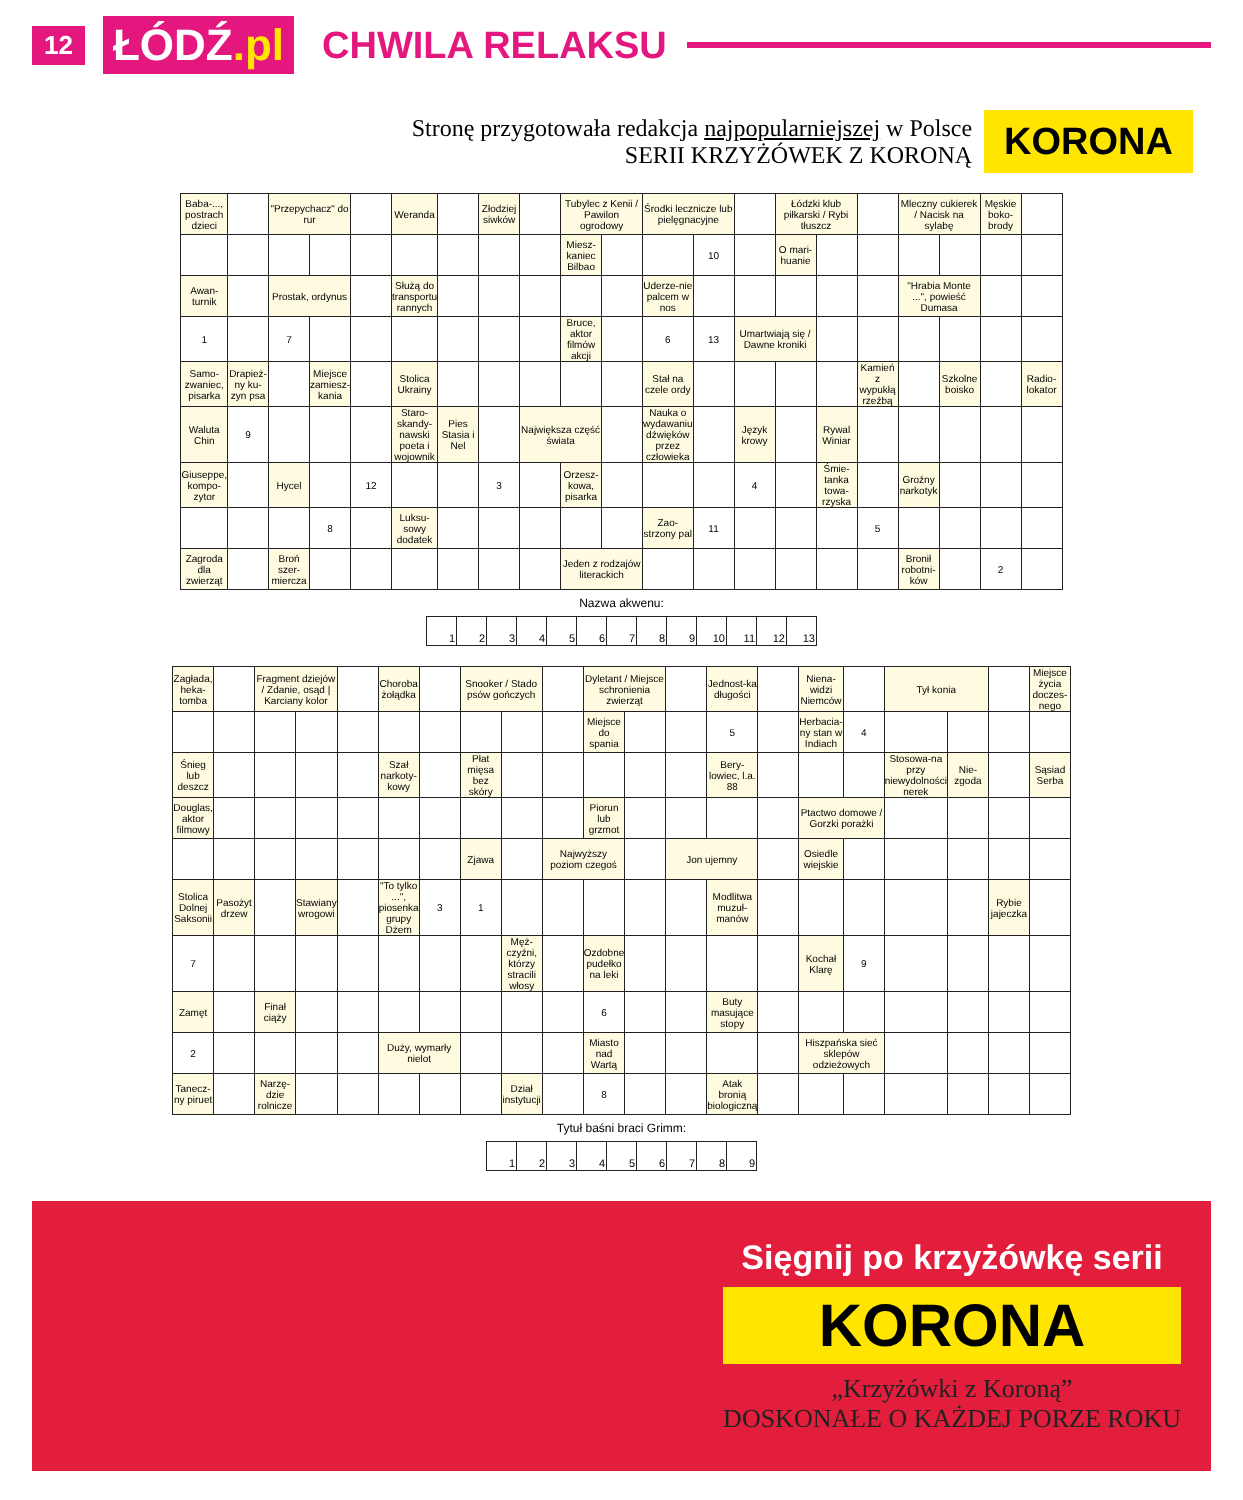12
ŁÓDŹ.pl
CHWILA RELAKSU
Stronę przygotowała redakcja najpopularniejszej w Polsce
SERII KRZYŻÓWEK Z KORONĄ
KORONA
| Baba-..., postrach dzieci | | "Przepychacz" do rur | | | Weranda | | Złodziej siwków | | Tubylec z Kenii / Pawilon ogrodowy | | Środki lecznicze lub pielęgnacyjne | | | Łódzki klub piłkarski / Rybi tłuszcz | | | Mleczny cukierek / Nacisk na sylabę | | Męskie boko-brody | |
| | | | | | | | | | Miesz-kaniec Bilbao | | | 10 | | O mari-huanie | | | | | | |
| Awan-turnik | | Prostak, ordynus | | | Służą do transportu rannych | | | | | | Uderze-nie palcem w nos | | | | | | "Hrabia Monte ...", powieść Dumasa | | | |
| 1 | | 7 | | | | | | | Bruce, aktor filmów akcji | | 6 | 13 | Umartwiają się / Dawne kroniki | | | | | | | |
| Samo-zwaniec, pisarka | Drapież-ny ku-zyn psa | | Miejsce zamiesz-kania | | Stolica Ukrainy | | | | | | Stał na czele ordy | | | | | Kamień z wypukłą rzeźbą | | Szkolne boisko | | Radio-lokator |
| Waluta Chin | 9 | | | | Staro-skandy-nawski poeta i wojownik | Pies Stasia i Nel | | Największa część świata | | | Nauka o wydawaniu dźwięków przez człowieka | | Język krowy | | Rywal Winiar | | | | | |
| Giuseppe, kompo-zytor | | Hycel | | 12 | | | 3 | | Orzesz-kowa, pisarka | | | | 4 | | Śmie-tanka towa-rzyska | | Groźny narkotyk | | | |
| | | | 8 | | Luksu-sowy dodatek | | | | | | Zao-strzony pal | 11 | | | | 5 | | | | |
| Zagroda dla zwierząt | | Broń szer-miercza | | | | | | | Jeden z rodzajów literackich | | | | | | | | Bronił robotni-ków | | 2 | |
Nazwa akwenu:
| 1 | 2 | 3 | 4 | 5 | 6 | 7 | 8 | 9 | 10 | 11 | 12 | 13 |
| Zagłada, heka-tomba | | Fragment dziejów / Zdanie, osąd / Karciany kolor | | | Choroba żołądka | | Snooker / Stado psów gończych | | | Dyletant / Miejsce schronienia zwierząt | | | Jednost-ka długości | | Niena-widzi Niemców | | Tył konia | | | Miejsce życia doczes-nego |
| | | | | | | | | | | Miejsce do spania | | | 5 | | Herbacia-ny stan w Indiach | 4 | | | | |
| Śnieg lub deszcz | | | | | Szał narkoty-kowy | | Płat mięsa bez skóry | | | | | | Bery-lowiec, l.a. 88 | | | | Stosowa-na przy niewydolności nerek | Nie-zgoda | | Sąsiad Serba |
| Douglas, aktor filmowy | | | | | | | | | | Piorun lub grzmot | | | | | Ptactwo domowe / Gorzki porażki | | | | | |
| | | | | | | | Zjawa | | Najwyższy poziom czegoś | | | Jon ujemny | | | Osiedle wiejskie | | | | | |
| Stolica Dolnej Saksonii | Pasożyt drzew | | Stawiany wrogowi | | "To tylko ...", piosenka grupy Dżem | 3 | 1 | | | | | | Modlitwa muzuł-manów | | | | | | Rybie jajeczka | |
| 7 | | | | | | | | Męż-czyźni, którzy stracili włosy | | Ozdobne pudełko na leki | | | | | Kochał Klarę | 9 | | | | |
| Zamęt | | Finał ciąży | | | | | | | | 6 | | | Buty masujące stopy | | | | | | | |
| 2 | | | | | Duży, wymarły nielot | | | | | Miasto nad Wartą | | | | | Hiszpańska sieć sklepów odzieżowych | | | | | |
| Tanecz-ny piruet | | Narzę-dzie rolnicze | | | | | | Dział instytucji | | 8 | | | Atak bronią biologiczną | | | | | | | |
Tytuł baśni braci Grimm:
| 1 | 2 | 3 | 4 | 5 | 6 | 7 | 8 | 9 |
Sięgnij po krzyżówkę serii
KORONA
„Krzyżówki z Koroną”
DOSKONAŁE O KAŻDEJ PORZE ROKU